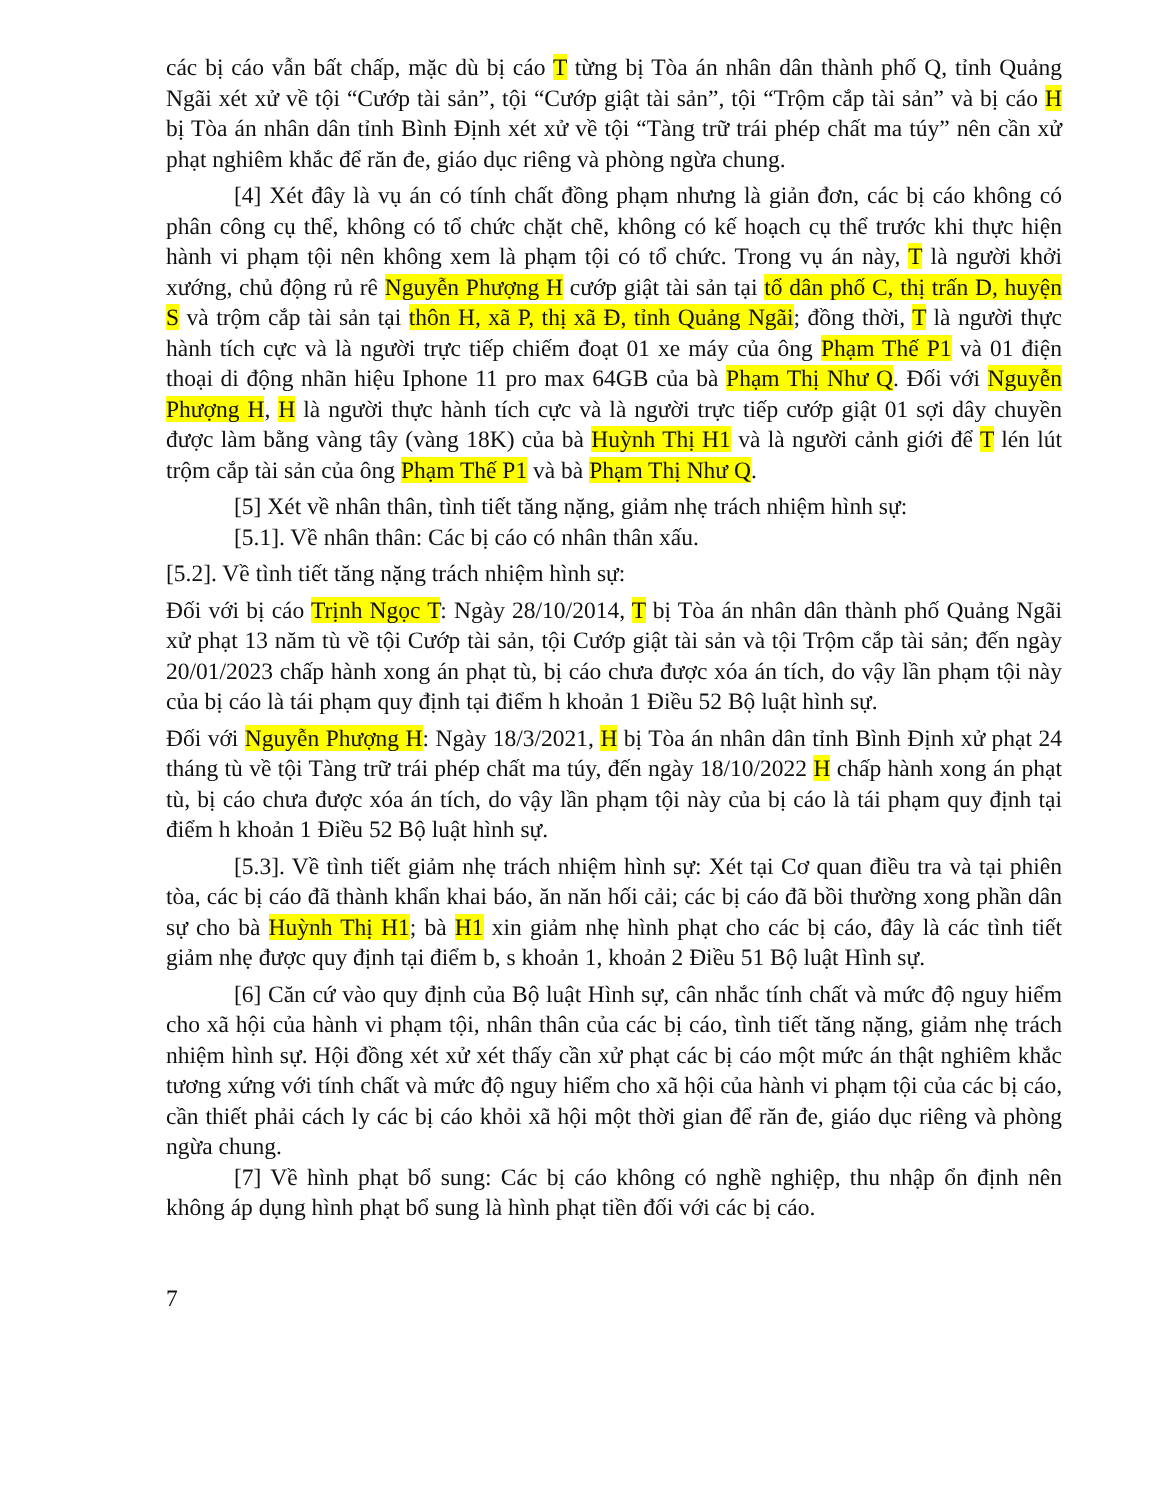các bị cáo vẫn bất chấp, mặc dù bị cáo T từng bị Tòa án nhân dân thành phố Q, tỉnh Quảng Ngãi xét xử về tội “Cướp tài sản”, tội “Cướp giật tài sản”, tội “Trộm cắp tài sản” và bị cáo H bị Tòa án nhân dân tỉnh Bình Định xét xử về tội “Tàng trữ trái phép chất ma túy” nên cần xử phạt nghiêm khắc để răn đe, giáo dục riêng và phòng ngừa chung.
[4] Xét đây là vụ án có tính chất đồng phạm nhưng là giản đơn, các bị cáo không có phân công cụ thể, không có tổ chức chặt chẽ, không có kế hoạch cụ thể trước khi thực hiện hành vi phạm tội nên không xem là phạm tội có tổ chức. Trong vụ án này, T là người khởi xướng, chủ động rủ rê Nguyễn Phượng H cướp giật tài sản tại tổ dân phố C, thị trấn D, huyện S và trộm cắp tài sản tại thôn H, xã P, thị xã Đ, tỉnh Quảng Ngãi; đồng thời, T là người thực hành tích cực và là người trực tiếp chiếm đoạt 01 xe máy của ông Phạm Thế P1 và 01 điện thoại di động nhãn hiệu Iphone 11 pro max 64GB của bà Phạm Thị Như Q. Đối với Nguyễn Phượng H, H là người thực hành tích cực và là người trực tiếp cướp giật 01 sợi dây chuyền được làm bằng vàng tây (vàng 18K) của bà Huỳnh Thị H1 và là người cảnh giới để T lén lút trộm cắp tài sản của ông Phạm Thế P1 và bà Phạm Thị Như Q.
[5] Xét về nhân thân, tình tiết tăng nặng, giảm nhẹ trách nhiệm hình sự:
[5.1]. Về nhân thân: Các bị cáo có nhân thân xấu.
[5.2]. Về tình tiết tăng nặng trách nhiệm hình sự:
Đối với bị cáo Trịnh Ngọc T: Ngày 28/10/2014, T bị Tòa án nhân dân thành phố Quảng Ngãi xử phạt 13 năm tù về tội Cướp tài sản, tội Cướp giật tài sản và tội Trộm cắp tài sản; đến ngày 20/01/2023 chấp hành xong án phạt tù, bị cáo chưa được xóa án tích, do vậy lần phạm tội này của bị cáo là tái phạm quy định tại điểm h khoản 1 Điều 52 Bộ luật hình sự.
Đối với Nguyễn Phượng H: Ngày 18/3/2021, H bị Tòa án nhân dân tỉnh Bình Định xử phạt 24 tháng tù về tội Tàng trữ trái phép chất ma túy, đến ngày 18/10/2022 H chấp hành xong án phạt tù, bị cáo chưa được xóa án tích, do vậy lần phạm tội này của bị cáo là tái phạm quy định tại điểm h khoản 1 Điều 52 Bộ luật hình sự.
[5.3]. Về tình tiết giảm nhẹ trách nhiệm hình sự: Xét tại Cơ quan điều tra và tại phiên tòa, các bị cáo đã thành khẩn khai báo, ăn năn hối cải; các bị cáo đã bồi thường xong phần dân sự cho bà Huỳnh Thị H1; bà H1 xin giảm nhẹ hình phạt cho các bị cáo, đây là các tình tiết giảm nhẹ được quy định tại điểm b, s khoản 1, khoản 2 Điều 51 Bộ luật Hình sự.
[6] Căn cứ vào quy định của Bộ luật Hình sự, cân nhắc tính chất và mức độ nguy hiểm cho xã hội của hành vi phạm tội, nhân thân của các bị cáo, tình tiết tăng nặng, giảm nhẹ trách nhiệm hình sự. Hội đồng xét xử xét thấy cần xử phạt các bị cáo một mức án thật nghiêm khắc tương xứng với tính chất và mức độ nguy hiểm cho xã hội của hành vi phạm tội của các bị cáo, cần thiết phải cách ly các bị cáo khỏi xã hội một thời gian để răn đe, giáo dục riêng và phòng ngừa chung.
[7] Về hình phạt bổ sung: Các bị cáo không có nghề nghiệp, thu nhập ổn định nên không áp dụng hình phạt bổ sung là hình phạt tiền đối với các bị cáo.
7